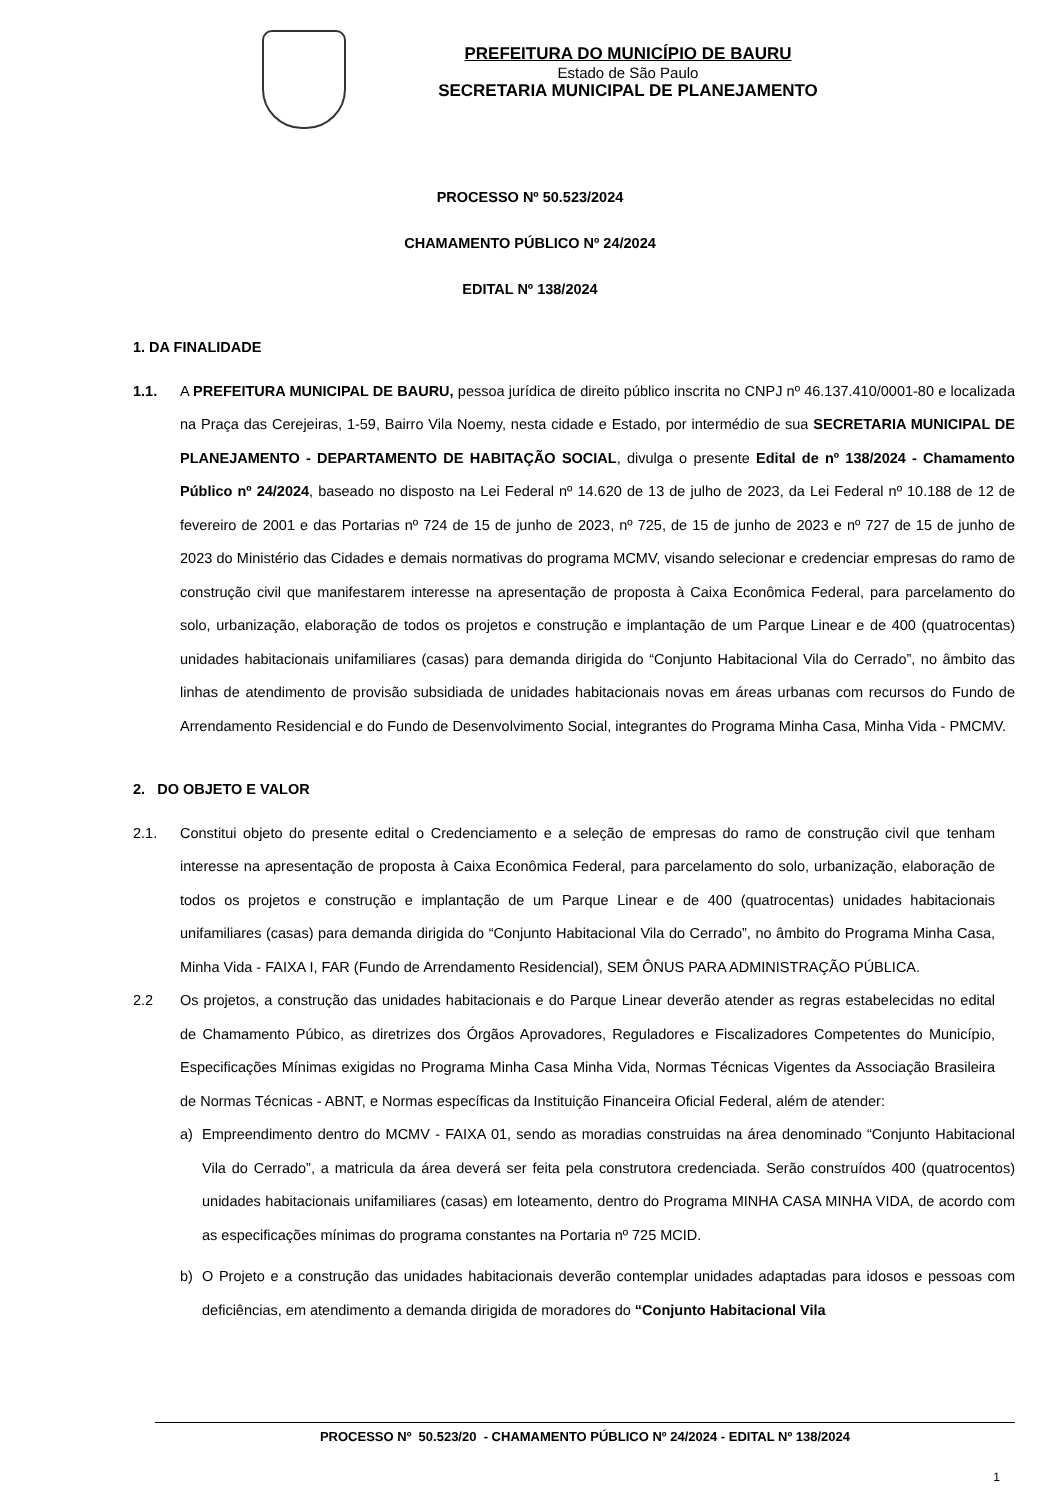PREFEITURA DO MUNICÍPIO DE BAURU
Estado de São Paulo
SECRETARIA MUNICIPAL DE PLANEJAMENTO
PROCESSO Nº 50.523/2024
CHAMAMENTO PÚBLICO Nº 24/2024
EDITAL Nº 138/2024
1. DA FINALIDADE
1.1. A PREFEITURA MUNICIPAL DE BAURU, pessoa jurídica de direito público inscrita no CNPJ nº 46.137.410/0001-80 e localizada na Praça das Cerejeiras, 1-59, Bairro Vila Noemy, nesta cidade e Estado, por intermédio de sua SECRETARIA MUNICIPAL DE PLANEJAMENTO - DEPARTAMENTO DE HABITAÇÃO SOCIAL, divulga o presente Edital de nº 138/2024 - Chamamento Público nº 24/2024, baseado no disposto na Lei Federal nº 14.620 de 13 de julho de 2023, da Lei Federal nº 10.188 de 12 de fevereiro de 2001 e das Portarias nº 724 de 15 de junho de 2023, nº 725, de 15 de junho de 2023 e nº 727 de 15 de junho de 2023 do Ministério das Cidades e demais normativas do programa MCMV, visando selecionar e credenciar empresas do ramo de construção civil que manifestarem interesse na apresentação de proposta à Caixa Econômica Federal, para parcelamento do solo, urbanização, elaboração de todos os projetos e construção e implantação de um Parque Linear e de 400 (quatrocentas) unidades habitacionais unifamiliares (casas) para demanda dirigida do “Conjunto Habitacional Vila do Cerrado”, no âmbito das linhas de atendimento de provisão subsidiada de unidades habitacionais novas em áreas urbanas com recursos do Fundo de Arrendamento Residencial e do Fundo de Desenvolvimento Social, integrantes do Programa Minha Casa, Minha Vida - PMCMV.
2. DO OBJETO E VALOR
2.1. Constitui objeto do presente edital o Credenciamento e a seleção de empresas do ramo de construção civil que tenham interesse na apresentação de proposta à Caixa Econômica Federal, para parcelamento do solo, urbanização, elaboração de todos os projetos e construção e implantação de um Parque Linear e de 400 (quatrocentas) unidades habitacionais unifamiliares (casas) para demanda dirigida do “Conjunto Habitacional Vila do Cerrado”, no âmbito do Programa Minha Casa, Minha Vida - FAIXA I, FAR (Fundo de Arrendamento Residencial), SEM ÔNUS PARA ADMINISTRAÇÃO PÚBLICA.
2.2 Os projetos, a construção das unidades habitacionais e do Parque Linear deverão atender as regras estabelecidas no edital de Chamamento Púbico, as diretrizes dos Órgãos Aprovadores, Reguladores e Fiscalizadores Competentes do Município, Especificações Mínimas exigidas no Programa Minha Casa Minha Vida, Normas Técnicas Vigentes da Associação Brasileira de Normas Técnicas - ABNT, e Normas específicas da Instituição Financeira Oficial Federal, além de atender:
a) Empreendimento dentro do MCMV - FAIXA 01, sendo as moradias construidas na área denominado “Conjunto Habitacional Vila do Cerrado”, a matricula da área deverá ser feita pela construtora credenciada. Serão construídos 400 (quatrocentos) unidades habitacionais unifamiliares (casas) em loteamento, dentro do Programa MINHA CASA MINHA VIDA, de acordo com as especificações mínimas do programa constantes na Portaria nº 725 MCID.
b) O Projeto e a construção das unidades habitacionais deverão contemplar unidades adaptadas para idosos e pessoas com deficiências, em atendimento a demanda dirigida de moradores do “Conjunto Habitacional Vila
PROCESSO Nº 50.523/20 - CHAMAMENTO PÚBLICO Nº 24/2024 - EDITAL Nº 138/2024
1